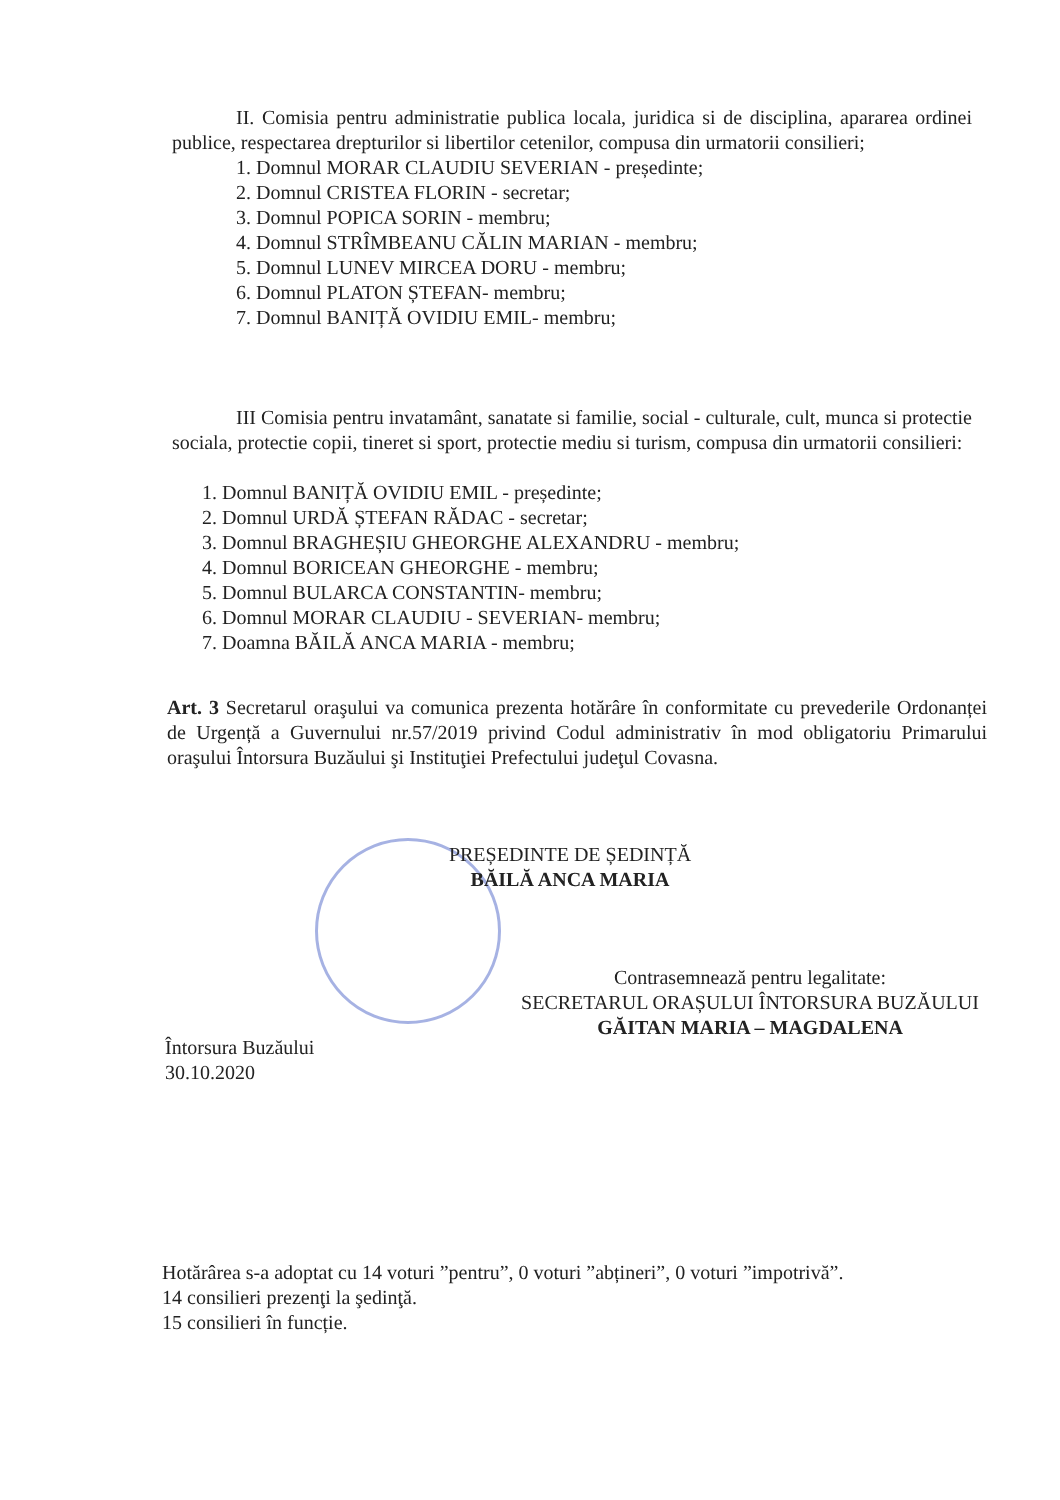II. Comisia pentru administratie publica locala, juridica si de disciplina, apararea ordinei publice, respectarea drepturilor si libertilor cetenilor, compusa din urmatorii consilieri;
1. Domnul MORAR CLAUDIU SEVERIAN - președinte;
2. Domnul CRISTEA FLORIN - secretar;
3. Domnul POPICA SORIN - membru;
4. Domnul STRÎMBEANU CĂLIN MARIAN - membru;
5. Domnul LUNEV MIRCEA DORU - membru;
6. Domnul PLATON ȘTEFAN- membru;
7. Domnul BANIȚĂ OVIDIU EMIL- membru;
III Comisia pentru invatamânt, sanatate si familie, social - culturale, cult, munca si protectie sociala, protectie copii, tineret si sport, protectie mediu si turism, compusa din urmatorii consilieri:
1. Domnul BANIȚĂ OVIDIU EMIL - președinte;
2. Domnul URDĂ ȘTEFAN RĂDAC - secretar;
3. Domnul BRAGHEȘIU GHEORGHE ALEXANDRU - membru;
4. Domnul BORICEAN GHEORGHE - membru;
5. Domnul BULARCA CONSTANTIN- membru;
6. Domnul MORAR CLAUDIU - SEVERIAN- membru;
7. Doamna BĂILĂ ANCA MARIA - membru;
Art. 3 Secretarul oraşului va comunica prezenta hotărâre în conformitate cu prevederile Ordonanței de Urgență a Guvernului nr.57/2019 privind Codul administrativ în mod obligatoriu Primarului oraşului Întorsura Buzăului şi Instituţiei Prefectului judeţul Covasna.
PREȘEDINTE DE ȘEDINȚĂ
BĂILĂ ANCA MARIA
Contrasemnează pentru legalitate:
SECRETARUL ORAȘULUI ÎNTORSURA BUZĂULUI
GĂITAN MARIA – MAGDALENA
Întorsura Buzăului
30.10.2020
Hotărârea s-a adoptat cu 14 voturi ”pentru”, 0 voturi ”abținerі”, 0 voturi ”impotrivă”.
14 consilieri prezenţi la şedinţă.
15 consilieri în funcție.